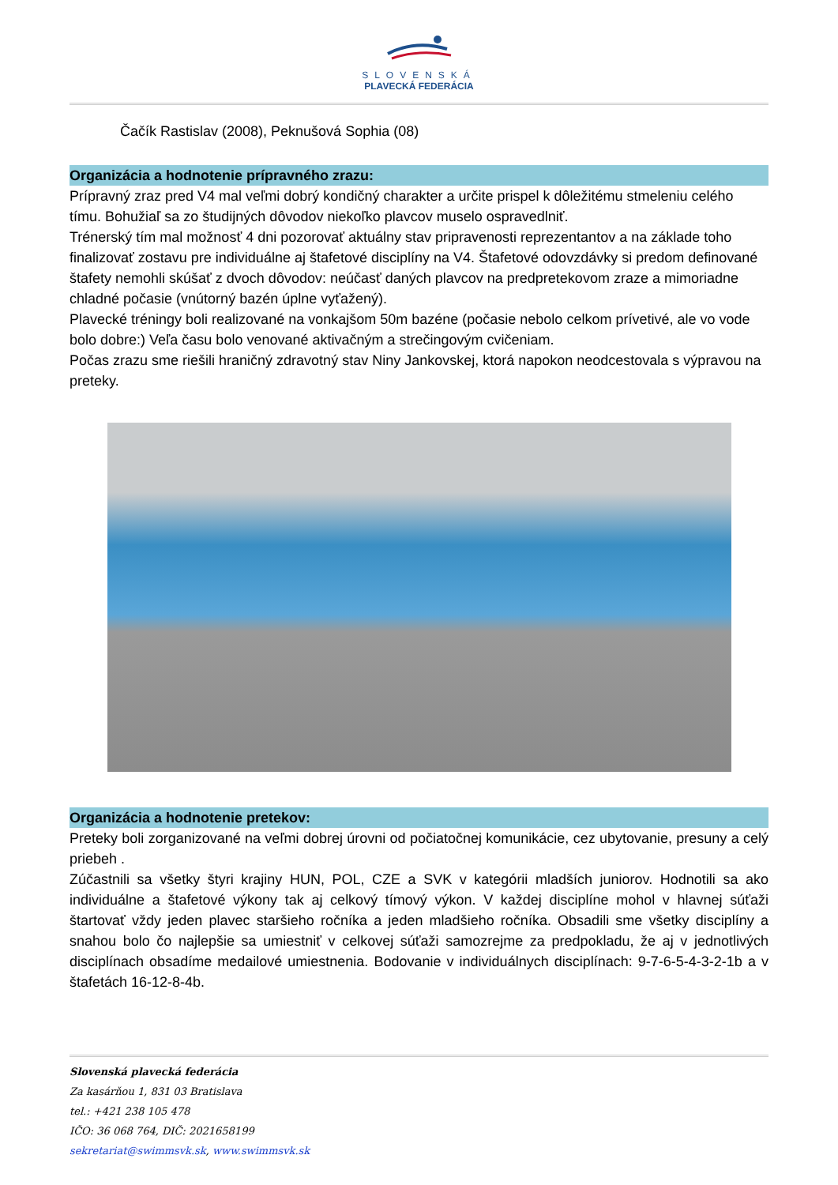SLOVENSKÁ
PLAVECKÁ FEDERÁCIA
Čačík Rastislav (2008), Peknušová Sophia (08)
Organizácia a hodnotenie prípravného zrazu:
Prípravný zraz pred V4 mal veľmi dobrý kondičný charakter a určite prispel k dôležitému stmeleniu celého tímu. Bohužiaľ sa zo študijných dôvodov niekoľko plavcov muselo ospravedlniť.
Trénerský tím mal možnosť 4 dni pozorovať aktuálny stav pripravenosti reprezentantov a na základe toho finalizovať zostavu pre individuálne aj štafetové disciplíny na V4. Štafetové odovzdávky si predom definované štafety nemohli skúšať z dvoch dôvodov: neúčasť daných plavcov na predpretekovom zraze a mimoriadne chladné počasie (vnútorný bazén úplne vyťažený).
Plavecké tréningy boli realizované na vonkajšom 50m bazéne (počasie nebolo celkom prívetivé, ale vo vode bolo dobre:) Veľa času bolo venované aktivačným a strečingovým cvičeniam.
Počas zrazu sme riešili hraničný zdravotný stav Niny Jankovskej, ktorá napokon neodcestovala s výpravou na preteky.
Organizácia a hodnotenie pretekov:
Preteky boli zorganizované na veľmi dobrej úrovni od počiatočnej komunikácie, cez ubytovanie, presuny a celý priebeh .
Zúčastnili sa všetky štyri krajiny HUN, POL, CZE a SVK v kategórii mladších juniorov. Hodnotili sa ako individuálne a štafetové výkony tak aj celkový tímový výkon. V každej disciplíne mohol v hlavnej súťaži štartovať vždy jeden plavec staršieho ročníka a jeden mladšieho ročníka. Obsadili sme všetky disciplíny a snahou bolo čo najlepšie sa umiestniť v celkovej súťaži samozrejme za predpokladu, že aj v jednotlivých disciplínach obsadíme medailové umiestnenia. Bodovanie v individuálnych disciplínach: 9-7-6-5-4-3-2-1b a v štafetách 16-12-8-4b.
Slovenská plavecká federácia
Za kasárňou 1, 831 03 Bratislava
tel.: +421 238 105 478
IČO: 36 068 764, DIČ: 2021658199
sekretariat@swimmsvk.sk, www.swimmsvk.sk